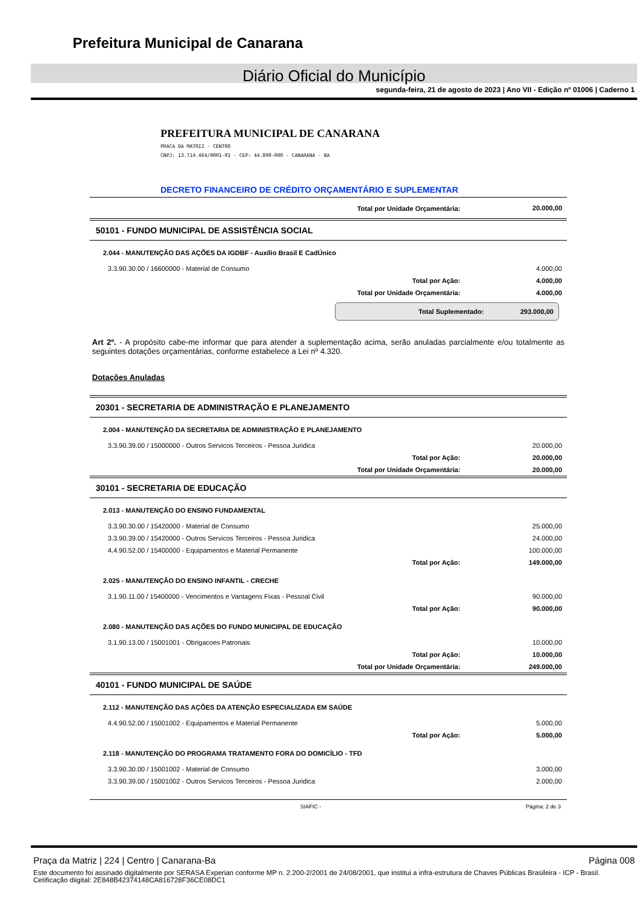Prefeitura Municipal de Canarana
Diário Oficial do Município
segunda-feira, 21 de agosto de 2023 | Ano VII - Edição nº 01006 | Caderno 1
PREFEITURA MUNICIPAL DE CANARANA
PRACA DA MATRIZ - CENTRO
CNPJ: 13.714.464/0001-01 - CEP: 44.890-000 - CANARANA - BA
DECRETO FINANCEIRO DE CRÉDITO ORÇAMENTÁRIO E SUPLEMENTAR
| Total por Unidade Orçamentária: | 20.000,00 |
| 50101 - FUNDO MUNICIPAL DE ASSISTÊNCIA SOCIAL | |
| 2.044 - MANUTENÇÃO DAS AÇÕES DA IGDBF - Auxílio Brasil E CadÚnico | |
| 3.3.90.30.00 / 16600000 - Material de Consumo | 4.000,00 |
| Total por Ação: | 4.000,00 |
| Total por Unidade Orçamentária: | 4.000,00 |
Total Suplementado: 293.000,00
Art 2º. - A propósito cabe-me informar que para atender a suplementação acima, serão anuladas parcialmente e/ou totalmente as seguintes dotações orçamentárias, conforme estabelece a Lei nº 4.320.
Dotações Anuladas
| 20301 - SECRETARIA DE ADMINISTRAÇÃO E PLANEJAMENTO | |
| 2.004 - MANUTENÇÃO DA SECRETARIA DE ADMINISTRAÇÃO E PLANEJAMENTO | |
| 3.3.90.39.00 / 15000000 - Outros Servicos Terceiros - Pessoa Juridica | 20.000,00 |
| Total por Ação: | 20.000,00 |
| Total por Unidade Orçamentária: | 20.000,00 |
| 30101 - SECRETARIA DE EDUCAÇÃO | |
| 2.013 - MANUTENÇÃO DO ENSINO FUNDAMENTAL | |
| 3.3.90.30.00 / 15420000 - Material de Consumo | 25.000,00 |
| 3.3.90.39.00 / 15420000 - Outros Servicos Terceiros - Pessoa Juridica | 24.000,00 |
| 4.4.90.52.00 / 15400000 - Equipamentos e Material Permanente | 100.000,00 |
| Total por Ação: | 149.000,00 |
| 2.025 - MANUTENÇÃO DO ENSINO INFANTIL - CRECHE | |
| 3.1.90.11.00 / 15400000 - Vencimentos e Vantagens Fixas - Pessoal Civil | 90.000,00 |
| Total por Ação: | 90.000,00 |
| 2.080 - MANUTENÇÃO DAS AÇÕES DO FUNDO MUNICIPAL DE EDUCAÇÃO | |
| 3.1.90.13.00 / 15001001 - Obrigacoes Patronais | 10.000,00 |
| Total por Ação: | 10.000,00 |
| Total por Unidade Orçamentária: | 249.000,00 |
| 40101 - FUNDO MUNICIPAL DE SAÚDE | |
| 2.112 - MANUTENÇÃO DAS AÇÕES DA ATENÇÃO ESPECIALIZADA EM SAÚDE | |
| 4.4.90.52.00 / 15001002 - Equipamentos e Material Permanente | 5.000,00 |
| Total por Ação: | 5.000,00 |
| 2.118 - MANUTENÇÃO DO PROGRAMA TRATAMENTO FORA DO DOMICÍLIO - TFD | |
| 3.3.90.30.00 / 15001002 - Material de Consumo | 3.000,00 |
| 3.3.90.39.00 / 15001002 - Outros Servicos Terceiros - Pessoa Juridica | 2.000,00 |
SIAFIC - Página: 2 de 3
Praça da Matriz | 224 | Centro | Canarana-Ba Página 008
Este documento foi assinado digitalmente por SERASA Experian conforme MP n. 2.200-2/2001 de 24/08/2001, que institui a infra-estrutura de Chaves Públicas Brasileira - ICP - Brasil. Cetificação diigital: 2E848B42374148CA816728F36CE08DC1